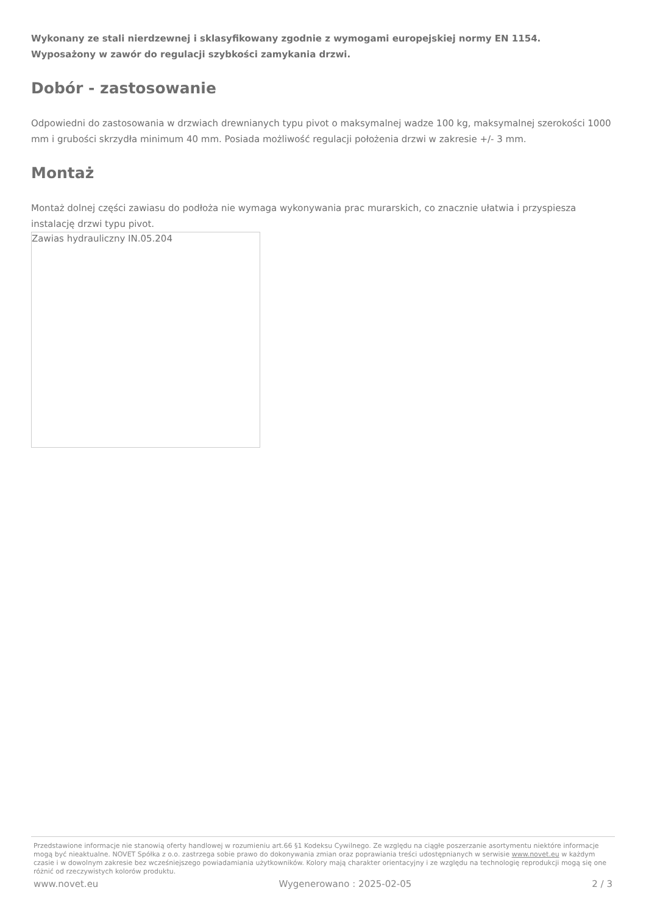Wykonany ze stali nierdzewnej i sklasyfikowany zgodnie z wymogami europejskiej normy EN 1154.
Wyposażony w zawór do regulacji szybkości zamykania drzwi.
Dobór - zastosowanie
Odpowiedni do zastosowania w drzwiach drewnianych typu pivot o maksymalnej wadze 100 kg, maksymalnej szerokości 1000 mm i grubości skrzydła minimum 40 mm. Posiada możliwość regulacji położenia drzwi w zakresie +/- 3 mm.
Montaż
Montaż dolnej części zawiasu do podłoża nie wymaga wykonywania prac murarskich, co znacznie ułatwia i przyspiesza instalację drzwi typu pivot.
Zawias hydrauliczny IN.05.204
Przedstawione informacje nie stanowią oferty handlowej w rozumieniu art.66 §1 Kodeksu Cywilnego. Ze względu na ciągłe poszerzanie asortymentu niektóre informacje mogą być nieaktualne. NOVET Spółka z o.o. zastrzega sobie prawo do dokonywania zmian oraz poprawiania treści udostępnianych w serwisie www.novet.eu w każdym czasie i w dowolnym zakresie bez wcześniejszego powiadamiania użytkowników. Kolory mają charakter orientacyjny i ze względu na technologię reprodukcji mogą się one różnić od rzeczywistych kolorów produktu.
www.novet.eu Wygenerowano : 2025-02-05 2 / 3